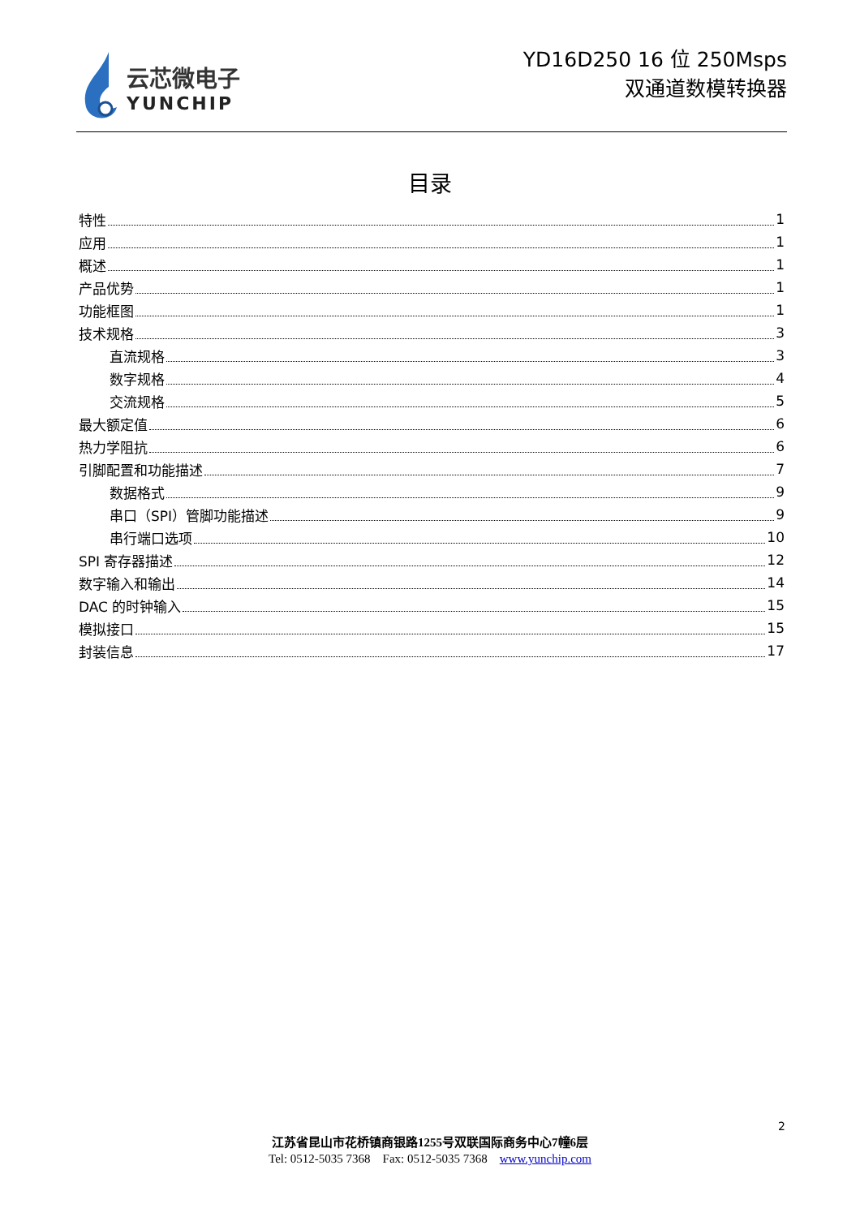云芯微电子
YUNCHIP
YD16D250 16 位 250Msps
双通道数模转换器
目录
特性 1
应用 1
概述 1
产品优势 1
功能框图 1
技术规格 3
直流规格 3
数字规格 4
交流规格 5
最大额定值 6
热力学阻抗 6
引脚配置和功能描述 7
数据格式 9
串口（SPI）管脚功能描述 9
串行端口选项 10
SPI 寄存器描述 12
数字输入和输出 14
DAC 的时钟输入 15
模拟接口 15
封装信息 17
2
江苏省昆山市花桥镇商银路1255号双联国际商务中心7幢6层
Tel: 0512-5035 7368 Fax: 0512-5035 7368 www.yunchip.com